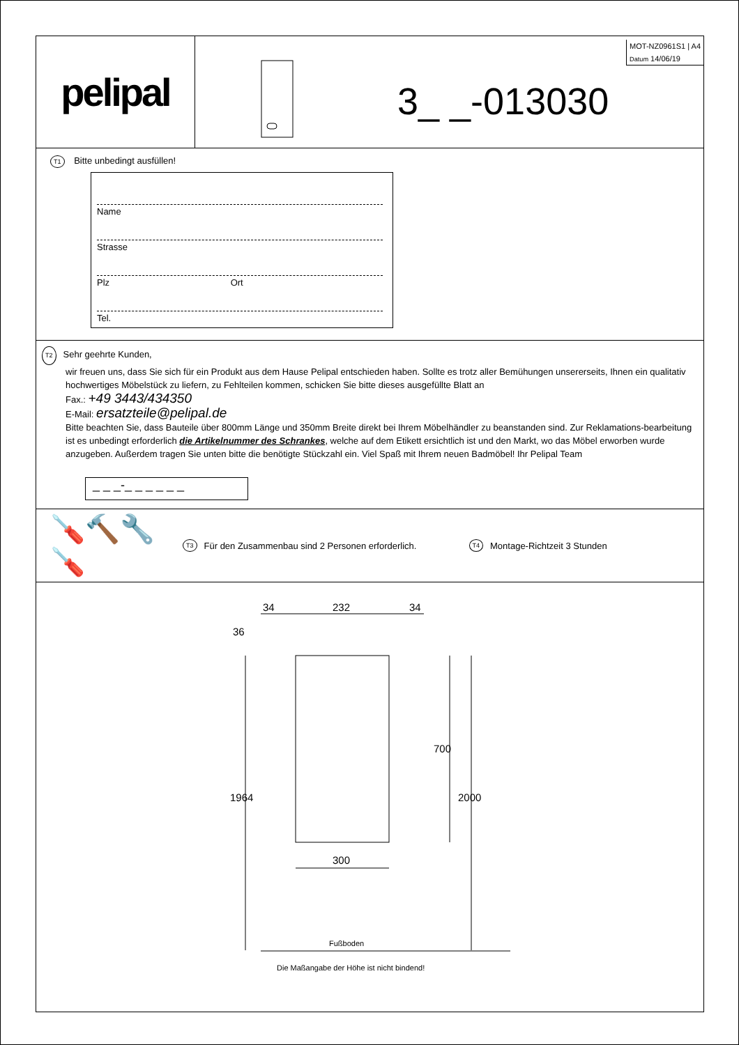pelipal
MOT-NZ0961S1 | A4
Datum 14/06/19
3_ _-013030
T1 Bitte unbedingt ausfüllen!
Name
Strasse
Plz Ort
Tel.
T2 Sehr geehrte Kunden,
wir freuen uns, dass Sie sich für ein Produkt aus dem Hause Pelipal entschieden haben. Sollte es trotz aller Bemühungen unsererseits, Ihnen ein qualitativ hochwertiges Möbelstück zu liefern, zu Fehlteilen kommen, schicken Sie bitte dieses ausgefüllte Blatt an
Fax.: +49 3443/434350
E-Mail: ersatzteile@pelipal.de
Bitte beachten Sie, dass Bauteile über 800mm Länge und 350mm Breite direkt bei Ihrem Möbelhändler zu beanstanden sind. Zur Reklamations-bearbeitung ist es unbedingt erforderlich die Artikelnummer des Schrankes, welche auf dem Etikett ersichtlich ist und den Markt, wo das Möbel erworben wurde anzugeben. Außerdem tragen Sie unten bitte die benötigte Stückzahl ein. Viel Spaß mit Ihrem neuen Badmöbel! Ihr Pelipal Team
_ _ _-_ _ _ _ _ _
🪛🔨🔧🪛 T3 Für den Zusammenbau sind 2 Personen erforderlich. T4 Montage-Richtzeit 3 Stunden
34 232 34
36
700
1964 2000
300
Fußboden
Die Maßangabe der Höhe ist nicht bindend!